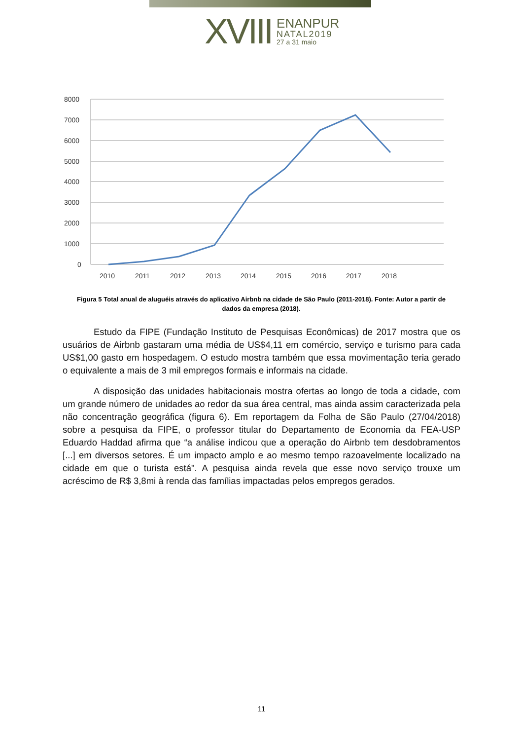XVIII
ENANPUR
NATAL2019
27 a 31 maio
8000
7000
6000
5000
4000
3000
2000
1000
0
2010
2011
2012
2013
2014
2015
2016
2017
2018
Figura 5 Total anual de aluguéis através do aplicativo Airbnb na cidade de São Paulo (2011-2018). Fonte: Autor a partir de dados da empresa (2018).
Estudo da FIPE (Fundação Instituto de Pesquisas Econômicas) de 2017 mostra que os usuários de Airbnb gastaram uma média de US$4,11 em comércio, serviço e turismo para cada US$1,00 gasto em hospedagem. O estudo mostra também que essa movimentação teria gerado o equivalente a mais de 3 mil empregos formais e informais na cidade.
A disposição das unidades habitacionais mostra ofertas ao longo de toda a cidade, com um grande número de unidades ao redor da sua área central, mas ainda assim caracterizada pela não concentração geográfica (figura 6). Em reportagem da Folha de São Paulo (27/04/2018) sobre a pesquisa da FIPE, o professor titular do Departamento de Economia da FEA-USP Eduardo Haddad afirma que “a análise indicou que a operação do Airbnb tem desdobramentos [...] em diversos setores. É um impacto amplo e ao mesmo tempo razoavelmente localizado na cidade em que o turista está". A pesquisa ainda revela que esse novo serviço trouxe um acréscimo de R$ 3,8mi à renda das famílias impactadas pelos empregos gerados.
11